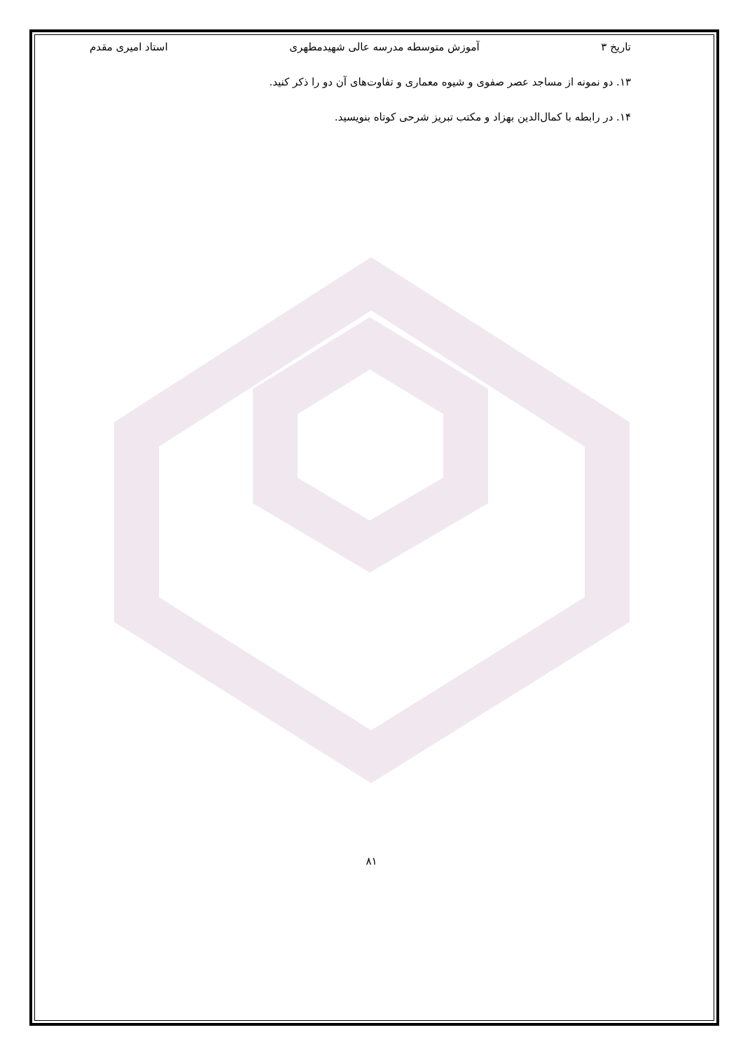تاریخ ۳ آموزش متوسطه مدرسه عالی شهیدمطهری استاد امیری مقدم
۱۳. دو نمونه از مساجد عصر صفوی و شیوه معماری و تفاوت‌های آن دو را ذکر کنید.
۱۴. در رابطه با کمال‌الدین بهزاد و مکتب تبریز شرحی کوتاه بنویسید.
۸۱